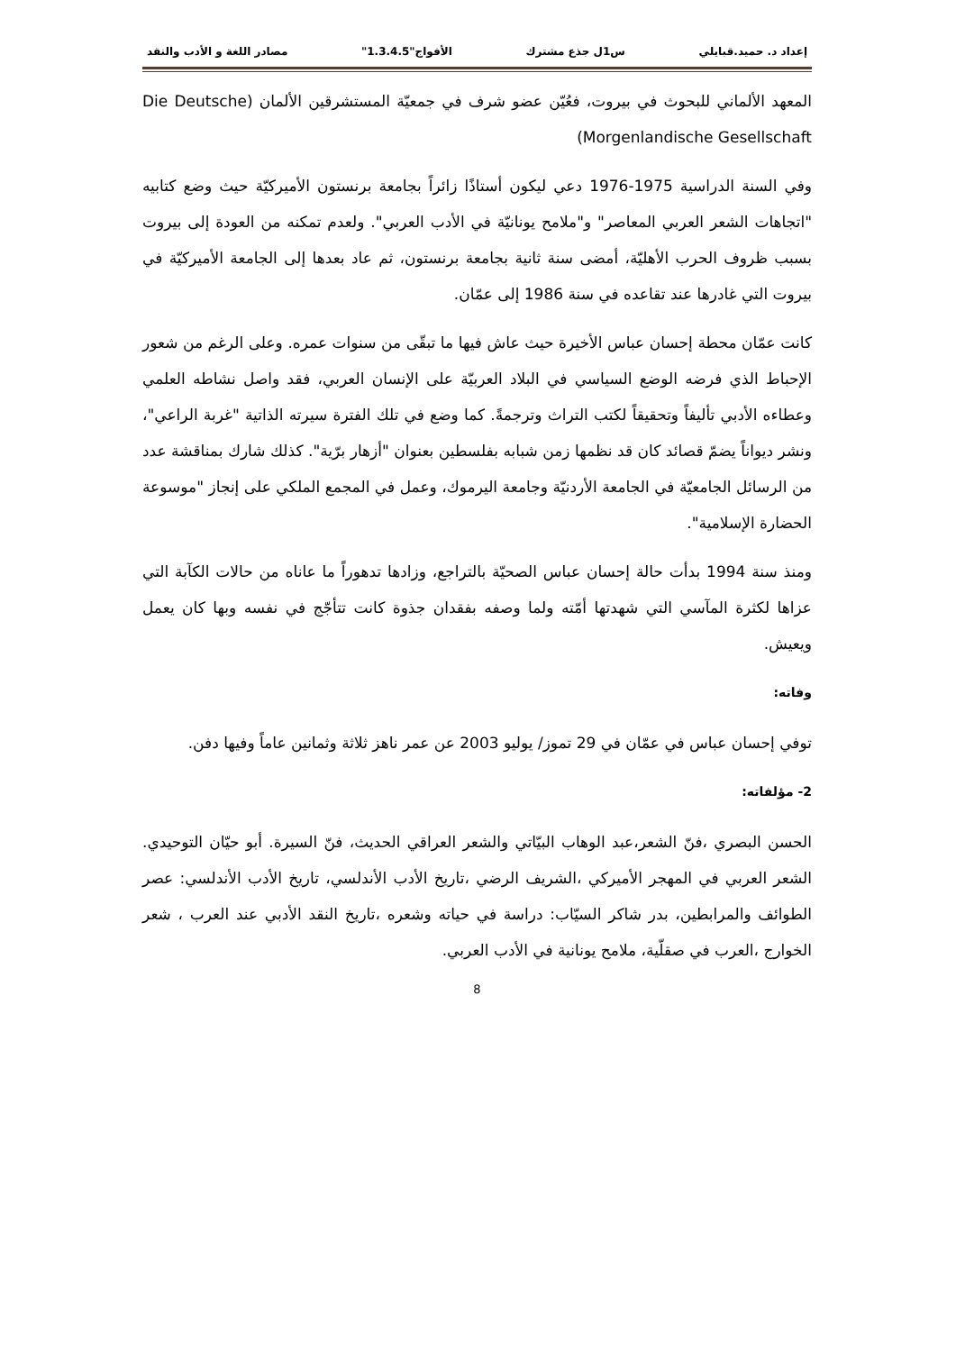إعداد د. حميد.قبايلي س1ل جذع مشترك الأفواج"1.3.4.5" مصادر اللغة و الأدب والنقد
المعهد الألماني للبحوث في بيروت، فعُيّن عضو شرف في جمعيّة المستشرقين الألمان (Die Deutsche Morgenlandische Gesellschaft)
وفي السنة الدراسية 1975-1976 دعي ليكون أستاذًا زائراً بجامعة برنستون الأميركيّة حيث وضع كتابيه "اتجاهات الشعر العربي المعاصر" و"ملامح يونانيّة في الأدب العربي". ولعدم تمكنه من العودة إلى بيروت بسبب ظروف الحرب الأهليّة، أمضى سنة ثانية بجامعة برنستون، ثم عاد بعدها إلى الجامعة الأميركيّة في بيروت التي غادرها عند تقاعده في سنة 1986 إلى عمّان.
كانت عمّان محطة إحسان عباس الأخيرة حيث عاش فيها ما تبقّى من سنوات عمره. وعلى الرغم من شعور الإحباط الذي فرضه الوضع السياسي في البلاد العربيّة على الإنسان العربي، فقد واصل نشاطه العلمي وعطاءه الأدبي تأليفاً وتحقيقاً لكتب التراث وترجمةً. كما وضع في تلك الفترة سيرته الذاتية "غربة الراعي"، ونشر ديواناً يضمّ قصائد كان قد نظمها زمن شبابه بفلسطين بعنوان "أزهار برّية". كذلك شارك بمناقشة عدد من الرسائل الجامعيّة في الجامعة الأردنيّة وجامعة اليرموك، وعمل في المجمع الملكي على إنجاز "موسوعة الحضارة الإسلامية".
ومنذ سنة 1994 بدأت حالة إحسان عباس الصحيّة بالتراجع، وزادها تدهوراً ما عاناه من حالات الكآبة التي عزاها لكثرة المآسي التي شهدتها أمّته ولما وصفه بفقدان جذوة كانت تتأجّج في نفسه وبها كان يعمل ويعيش.
وفاته:
توفي إحسان عباس في عمّان في 29 تموز/ يوليو 2003 عن عمر ناهز ثلاثة وثمانين عاماً وفيها دفن.
2- مؤلفاته:
الحسن البصري ،فنّ الشعر،عبد الوهاب البيّاتي والشعر العراقي الحديث، فنّ السيرة. أبو حيّان التوحيدي. الشعر العربي في المهجر الأميركي ،الشريف الرضي ،تاريخ الأدب الأندلسي، تاريخ الأدب الأندلسي: عصر الطوائف والمرابطين، بدر شاكر السيّاب: دراسة في حياته وشعره ،تاريخ النقد الأدبي عند العرب ، شعر الخوارج ،العرب في صقلّية، ملامح يونانية في الأدب العربي.
8